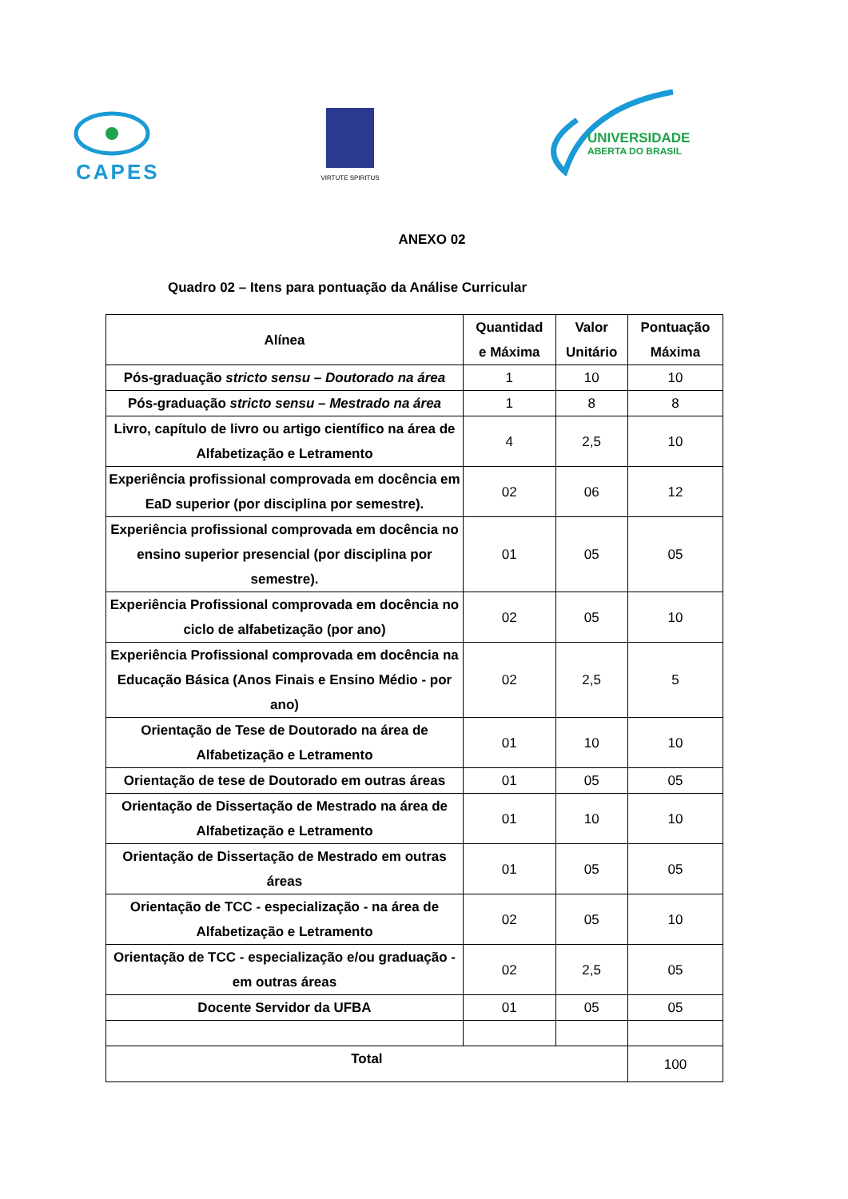CAPES
VIRTUTE SPIRITUS
UNIVERSIDADE
ABERTA DO BRASIL
ANEXO 02
Quadro 02 – Itens para pontuação da Análise Curricular
| Alínea | Quantidad e Máxima | Valor Unitário | Pontuação Máxima |
| --- | --- | --- | --- |
| Pós-graduação stricto sensu – Doutorado na área | 1 | 10 | 10 |
| Pós-graduação stricto sensu – Mestrado na área | 1 | 8 | 8 |
| Livro, capítulo de livro ou artigo científico na área de Alfabetização e Letramento | 4 | 2,5 | 10 |
| Experiência profissional comprovada em docência em EaD superior (por disciplina por semestre). | 02 | 06 | 12 |
| Experiência profissional comprovada em docência no ensino superior presencial (por disciplina por semestre). | 01 | 05 | 05 |
| Experiência Profissional comprovada em docência no ciclo de alfabetização (por ano) | 02 | 05 | 10 |
| Experiência Profissional comprovada em docência na Educação Básica (Anos Finais e Ensino Médio - por ano) | 02 | 2,5 | 5 |
| Orientação de Tese de Doutorado na área de Alfabetização e Letramento | 01 | 10 | 10 |
| Orientação de tese de Doutorado em outras áreas | 01 | 05 | 05 |
| Orientação de Dissertação de Mestrado na área de Alfabetização e Letramento | 01 | 10 | 10 |
| Orientação de Dissertação de Mestrado em outras áreas | 01 | 05 | 05 |
| Orientação de TCC - especialização - na área de Alfabetização e Letramento | 02 | 05 | 10 |
| Orientação de TCC - especialização e/ou graduação - em outras áreas | 02 | 2,5 | 05 |
| Docente Servidor da UFBA | 01 | 05 | 05 |
| Total | | | 100 |